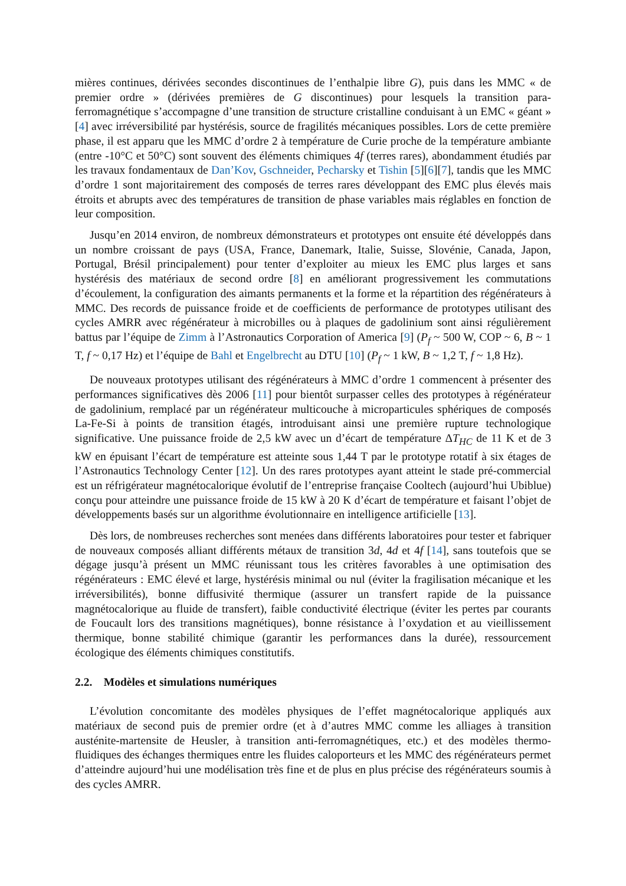mières continues, dérivées secondes discontinues de l’enthalpie libre G), puis dans les MMC « de premier ordre » (dérivées premières de G discontinues) pour lesquels la transition para-ferromagnétique s’accompagne d’une transition de structure cristalline conduisant à un EMC « géant » [4] avec irréversibilité par hystérésis, source de fragilités mécaniques possibles. Lors de cette première phase, il est apparu que les MMC d’ordre 2 à température de Curie proche de la température ambiante (entre -10°C et 50°C) sont souvent des éléments chimiques 4f (terres rares), abondamment étudiés par les travaux fondamentaux de Dan’Kov, Gschneider, Pecharsky et Tishin [5][6][7], tandis que les MMC d’ordre 1 sont majoritairement des composés de terres rares développant des EMC plus élevés mais étroits et abrupts avec des températures de transition de phase variables mais réglables en fonction de leur composition.
Jusqu’en 2014 environ, de nombreux démonstrateurs et prototypes ont ensuite été développés dans un nombre croissant de pays (USA, France, Danemark, Italie, Suisse, Slovénie, Canada, Japon, Portugal, Brésil principalement) pour tenter d’exploiter au mieux les EMC plus larges et sans hystérésis des matériaux de second ordre [8] en améliorant progressivement les commutations d’écoulement, la configuration des aimants permanents et la forme et la répartition des régénérateurs à MMC. Des records de puissance froide et de coefficients de performance de prototypes utilisant des cycles AMRR avec régénérateur à microbilles ou à plaques de gadolinium sont ainsi régulièrement battus par l’équipe de Zimm à l’Astronautics Corporation of America [9] (P<sub>f</sub> ~ 500 W, COP ~ 6, B ~ 1 T, f ~ 0,17 Hz) et l’équipe de Bahl et Engelbrecht au DTU [10] (P<sub>f</sub> ~ 1 kW, B ~ 1,2 T, f ~ 1,8 Hz).
De nouveaux prototypes utilisant des régénérateurs à MMC d’ordre 1 commencent à présenter des performances significatives dès 2006 [11] pour bientôt surpasser celles des prototypes à régénérateur de gadolinium, remplacé par un régénérateur multicouche à microparticules sphériques de composés La-Fe-Si à points de transition étagés, introduisant ainsi une première rupture technologique significative. Une puissance froide de 2,5 kW avec un d’écart de température ΔT<sub>HC</sub> de 11 K et de 3 kW en épuisant l’écart de température est atteinte sous 1,44 T par le prototype rotatif à six étages de l’Astronautics Technology Center [12]. Un des rares prototypes ayant atteint le stade pré-commercial est un réfrigérateur magnétocalorique évolutif de l’entreprise française Cooltech (aujourd’hui Ubiblue) conçu pour atteindre une puissance froide de 15 kW à 20 K d’écart de température et faisant l’objet de développements basés sur un algorithme évolutionnaire en intelligence artificielle [13].
Dès lors, de nombreuses recherches sont menées dans différents laboratoires pour tester et fabriquer de nouveaux composés alliant différents métaux de transition 3d, 4d et 4f [14], sans toutefois que se dégage jusqu’à présent un MMC réunissant tous les critères favorables à une optimisation des régénérateurs : EMC élevé et large, hystérésis minimal ou nul (éviter la fragilisation mécanique et les irréversibilités), bonne diffusivité thermique (assurer un transfert rapide de la puissance magnétocalorique au fluide de transfert), faible conductivité électrique (éviter les pertes par courants de Foucault lors des transitions magnétiques), bonne résistance à l’oxydation et au vieillissement thermique, bonne stabilité chimique (garantir les performances dans la durée), ressourcement écologique des éléments chimiques constitutifs.
2.2. Modèles et simulations numériques
L’évolution concomitante des modèles physiques de l’effet magnétocalorique appliqués aux matériaux de second puis de premier ordre (et à d’autres MMC comme les alliages à transition austénite-martensite de Heusler, à transition anti-ferromagnétiques, etc.) et des modèles thermo-fluidiques des échanges thermiques entre les fluides caloporteurs et les MMC des régénérateurs permet d’atteindre aujourd’hui une modélisation très fine et de plus en plus précise des régénérateurs soumis à des cycles AMRR.